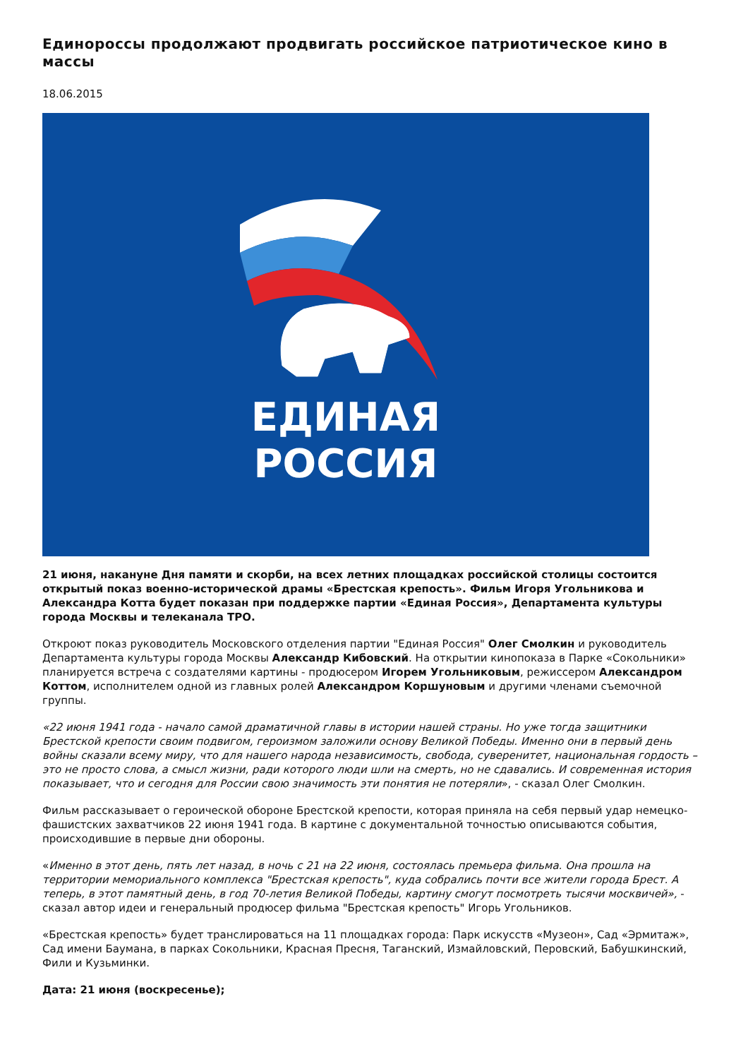Единороссы продолжают продвигать российское патриотическое кино в массы
18.06.2015
ЕДИНАЯ
РОССИЯ
21 июня, накануне Дня памяти и скорби, на всех летних площадках российской столицы состоится открытый показ военно-исторической драмы «Брестская крепость». Фильм Игоря Угольникова и Александра Котта будет показан при поддержке партии «Единая Россия», Департамента культуры города Москвы и телеканала ТРО.
Откроют показ руководитель Московского отделения партии "Единая Россия" Олег Смолкин и руководитель Департамента культуры города Москвы Александр Кибовский. На открытии кинопоказа в Парке «Сокольники» планируется встреча с создателями картины - продюсером Игорем Угольниковым, режиссером Александром Коттом, исполнителем одной из главных ролей Александром Коршуновым и другими членами съемочной группы.
«22 июня 1941 года - начало самой драматичной главы в истории нашей страны. Но уже тогда защитники Брестской крепости своим подвигом, героизмом заложили основу Великой Победы. Именно они в первый день войны сказали всему миру, что для нашего народа независимость, свобода, суверенитет, национальная гордость – это не просто слова, а смысл жизни, ради которого люди шли на смерть, но не сдавались. И современная история показывает, что и сегодня для России свою значимость эти понятия не потеряли», - сказал Олег Смолкин.
Фильм рассказывает о героической обороне Брестской крепости, которая приняла на себя первый удар немецко-фашистских захватчиков 22 июня 1941 года. В картине с документальной точностью описываются события, происходившие в первые дни обороны.
«Именно в этот день, пять лет назад, в ночь с 21 на 22 июня, состоялась премьера фильма. Она прошла на территории мемориального комплекса "Брестская крепость", куда собрались почти все жители города Брест. А теперь, в этот памятный день, в год 70-летия Великой Победы, картину смогут посмотреть тысячи москвичей», - сказал автор идеи и генеральный продюсер фильма "Брестская крепость" Игорь Угольников.
«Брестская крепость» будет транслироваться на 11 площадках города: Парк искусств «Музеон», Сад «Эрмитаж», Сад имени Баумана, в парках Сокольники, Красная Пресня, Таганский, Измайловский, Перовский, Бабушкинский, Фили и Кузьминки.
Дата: 21 июня (воскресенье);